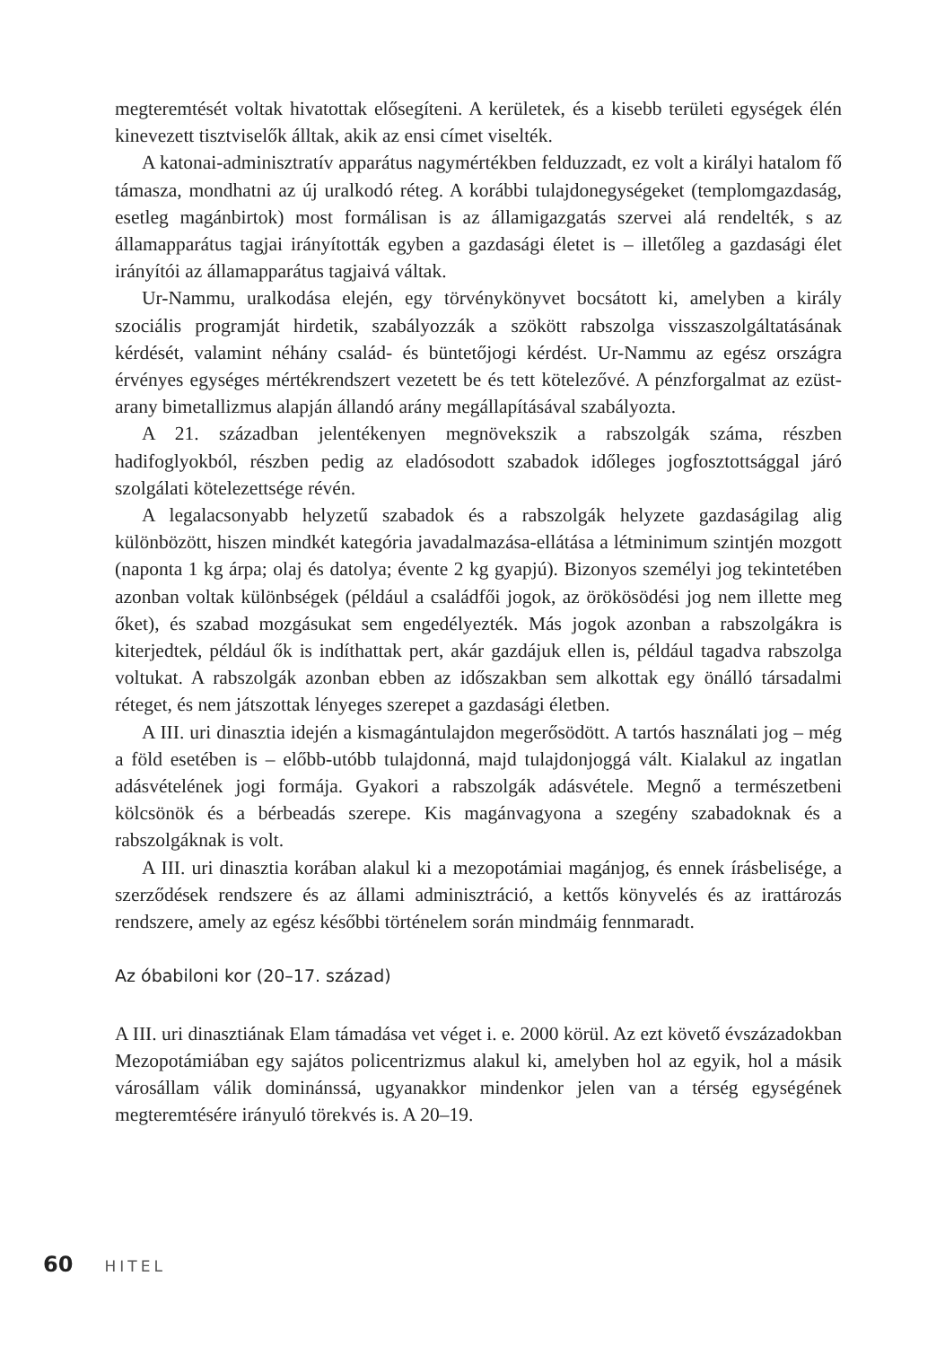megteremtését voltak hivatottak elősegíteni. A kerületek, és a kisebb területi egységek élén kinevezett tisztviselők álltak, akik az ensi címet viselték.
A katonai-adminisztratív apparátus nagymértékben felduzzadt, ez volt a királyi hatalom fő támasza, mondhatni az új uralkodó réteg. A korábbi tulajdonegységeket (templomgazdaság, esetleg magánbirtok) most formálisan is az államigazgatás szervei alá rendelték, s az államapparátus tagjai irányították egyben a gazdasági életet is – illetőleg a gazdasági élet irányítói az államapparátus tagjaivá váltak.
Ur-Nammu, uralkodása elején, egy törvénykönyvet bocsátott ki, amelyben a király szociális programját hirdetik, szabályozzák a szökött rabszolga visszaszolgáltatásának kérdését, valamint néhány család- és büntetőjogi kérdést. Ur-Nammu az egész országra érvényes egységes mértékrendszert vezetett be és tett kötelezővé. A pénzforgalmat az ezüst-arany bimetallizmus alapján állandó arány megállapításával szabályozta.
A 21. században jelentékenyen megnövekszik a rabszolgák száma, részben hadifoglyokból, részben pedig az eladósodott szabadok időleges jogfosztottsággal járó szolgálati kötelezettsége révén.
A legalacsonyabb helyzetű szabadok és a rabszolgák helyzete gazdaságilag alig különbözött, hiszen mindkét kategória javadalmazása-ellátása a létminimum szintjén mozgott (naponta 1 kg árpa; olaj és datolya; évente 2 kg gyapjú). Bizonyos személyi jog tekintetében azonban voltak különbségek (például a családfői jogok, az örökösödési jog nem illette meg őket), és szabad mozgásukat sem engedélyezték. Más jogok azonban a rabszolgákra is kiterjedtek, például ők is indíthattak pert, akár gazdájuk ellen is, például tagadva rabszolga voltukat. A rabszolgák azonban ebben az időszakban sem alkottak egy önálló társadalmi réteget, és nem játszottak lényeges szerepet a gazdasági életben.
A III. uri dinasztia idején a kismagántulajdon megerősödött. A tartós használati jog – még a föld esetében is – előbb-utóbb tulajdonná, majd tulajdonjoggá vált. Kialakul az ingatlan adásvételének jogi formája. Gyakori a rabszolgák adásvétele. Megnő a természetbeni kölcsönök és a bérbeadás szerepe. Kis magánvagyona a szegény szabadoknak és a rabszolgáknak is volt.
A III. uri dinasztia korában alakul ki a mezopotámiai magánjog, és ennek írásbelisége, a szerződések rendszere és az állami adminisztráció, a kettős könyvelés és az irattározás rendszere, amely az egész későbbi történelem során mindmáig fennmaradt.
Az óbabiloni kor (20–17. század)
A III. uri dinasztiának Elam támadása vet véget i. e. 2000 körül. Az ezt követő évszázadokban Mezopotámiában egy sajátos policentrizmus alakul ki, amelyben hol az egyik, hol a másik városállam válik dominánssá, ugyanakkor mindenkor jelen van a térség egységének megteremtésére irányuló törekvés is. A 20–19.
60 HITEL